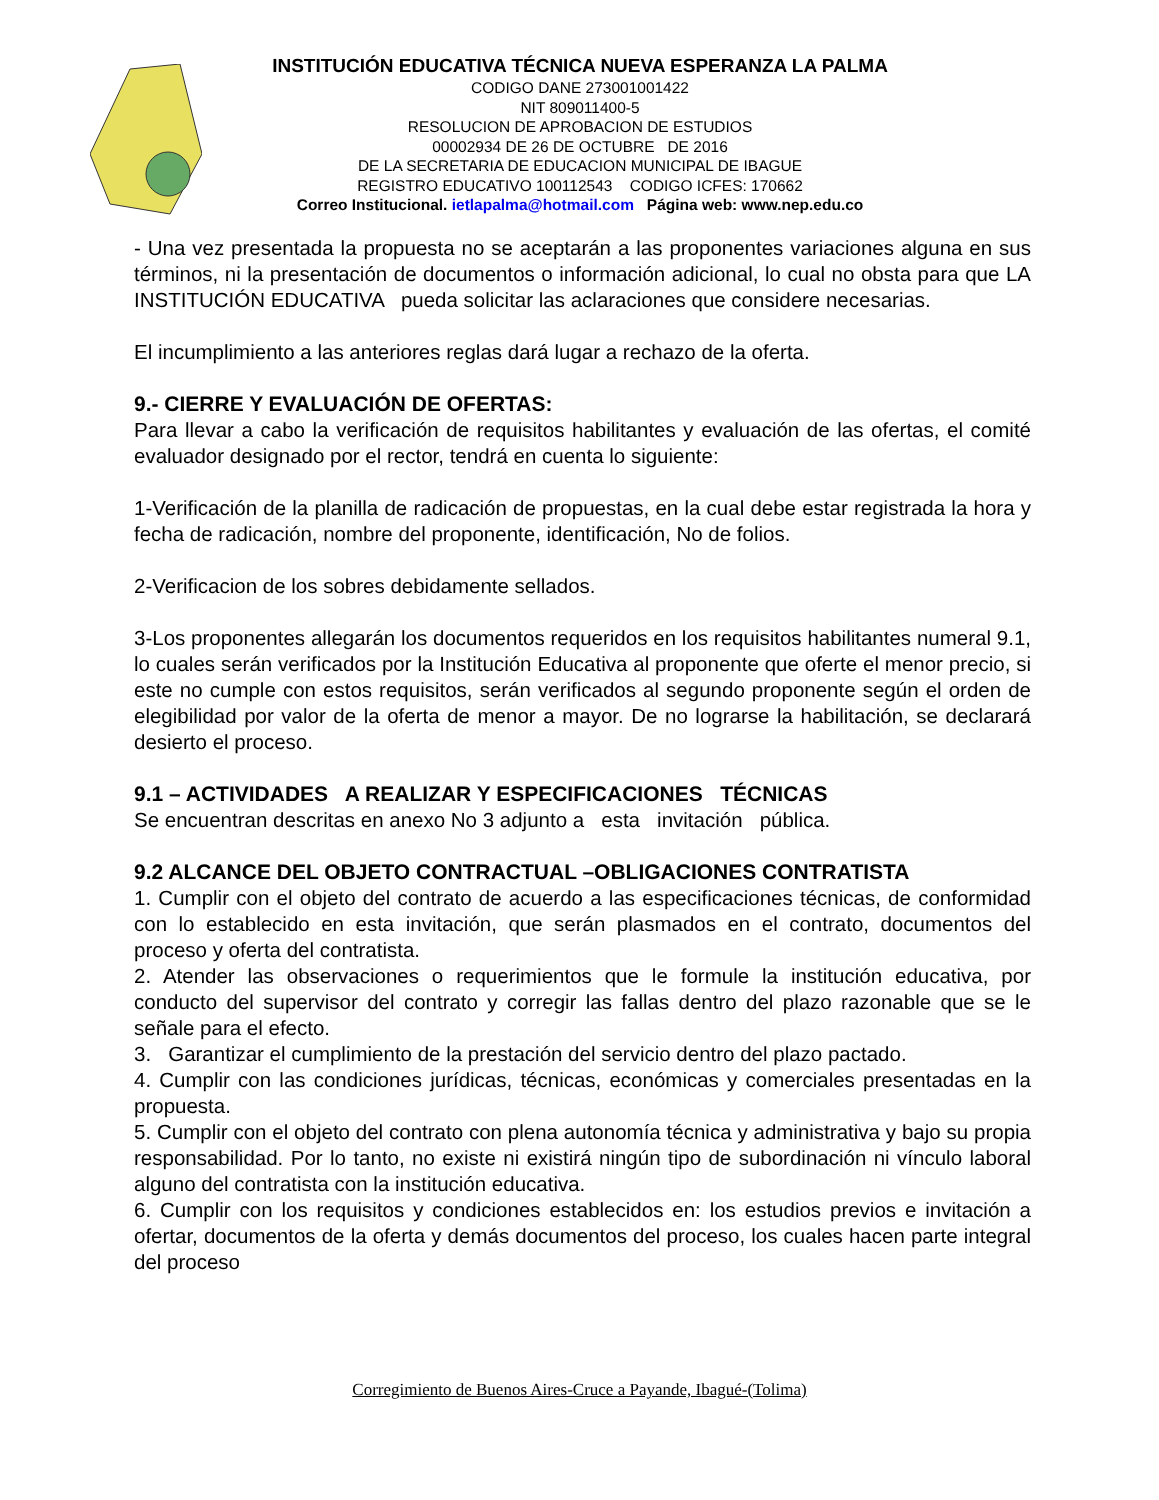INSTITUCIÓN EDUCATIVA TÉCNICA NUEVA ESPERANZA LA PALMA
CODIGO DANE 273001001422
NIT 809011400-5
RESOLUCION DE APROBACION DE ESTUDIOS
00002934 DE 26 DE OCTUBRE DE 2016
DE LA SECRETARIA DE EDUCACION MUNICIPAL DE IBAGUE
REGISTRO EDUCATIVO 100112543 CODIGO ICFES: 170662
Correo Institucional. ietlapalma@hotmail.com Página web: www.nep.edu.co
- Una vez presentada la propuesta no se aceptarán a las proponentes variaciones alguna en sus términos, ni la presentación de documentos o información adicional, lo cual no obsta para que LA INSTITUCIÓN EDUCATIVA pueda solicitar las aclaraciones que considere necesarias.
El incumplimiento a las anteriores reglas dará lugar a rechazo de la oferta.
9.- CIERRE Y EVALUACIÓN DE OFERTAS:
Para llevar a cabo la verificación de requisitos habilitantes y evaluación de las ofertas, el comité evaluador designado por el rector, tendrá en cuenta lo siguiente:
1-Verificación de la planilla de radicación de propuestas, en la cual debe estar registrada la hora y fecha de radicación, nombre del proponente, identificación, No de folios.
2-Verificacion de los sobres debidamente sellados.
3-Los proponentes allegarán los documentos requeridos en los requisitos habilitantes numeral 9.1, lo cuales serán verificados por la Institución Educativa al proponente que oferte el menor precio, si este no cumple con estos requisitos, serán verificados al segundo proponente según el orden de elegibilidad por valor de la oferta de menor a mayor. De no lograrse la habilitación, se declarará desierto el proceso.
9.1 – ACTIVIDADES A REALIZAR Y ESPECIFICACIONES TÉCNICAS
Se encuentran descritas en anexo No 3 adjunto a esta invitación pública.
9.2 ALCANCE DEL OBJETO CONTRACTUAL –OBLIGACIONES CONTRATISTA
1. Cumplir con el objeto del contrato de acuerdo a las especificaciones técnicas, de conformidad con lo establecido en esta invitación, que serán plasmados en el contrato, documentos del proceso y oferta del contratista.
2. Atender las observaciones o requerimientos que le formule la institución educativa, por conducto del supervisor del contrato y corregir las fallas dentro del plazo razonable que se le señale para el efecto.
3. Garantizar el cumplimiento de la prestación del servicio dentro del plazo pactado.
4. Cumplir con las condiciones jurídicas, técnicas, económicas y comerciales presentadas en la propuesta.
5. Cumplir con el objeto del contrato con plena autonomía técnica y administrativa y bajo su propia responsabilidad. Por lo tanto, no existe ni existirá ningún tipo de subordinación ni vínculo laboral alguno del contratista con la institución educativa.
6. Cumplir con los requisitos y condiciones establecidos en: los estudios previos e invitación a ofertar, documentos de la oferta y demás documentos del proceso, los cuales hacen parte integral del proceso
Corregimiento de Buenos Aires-Cruce a Payande, Ibagué-(Tolima)